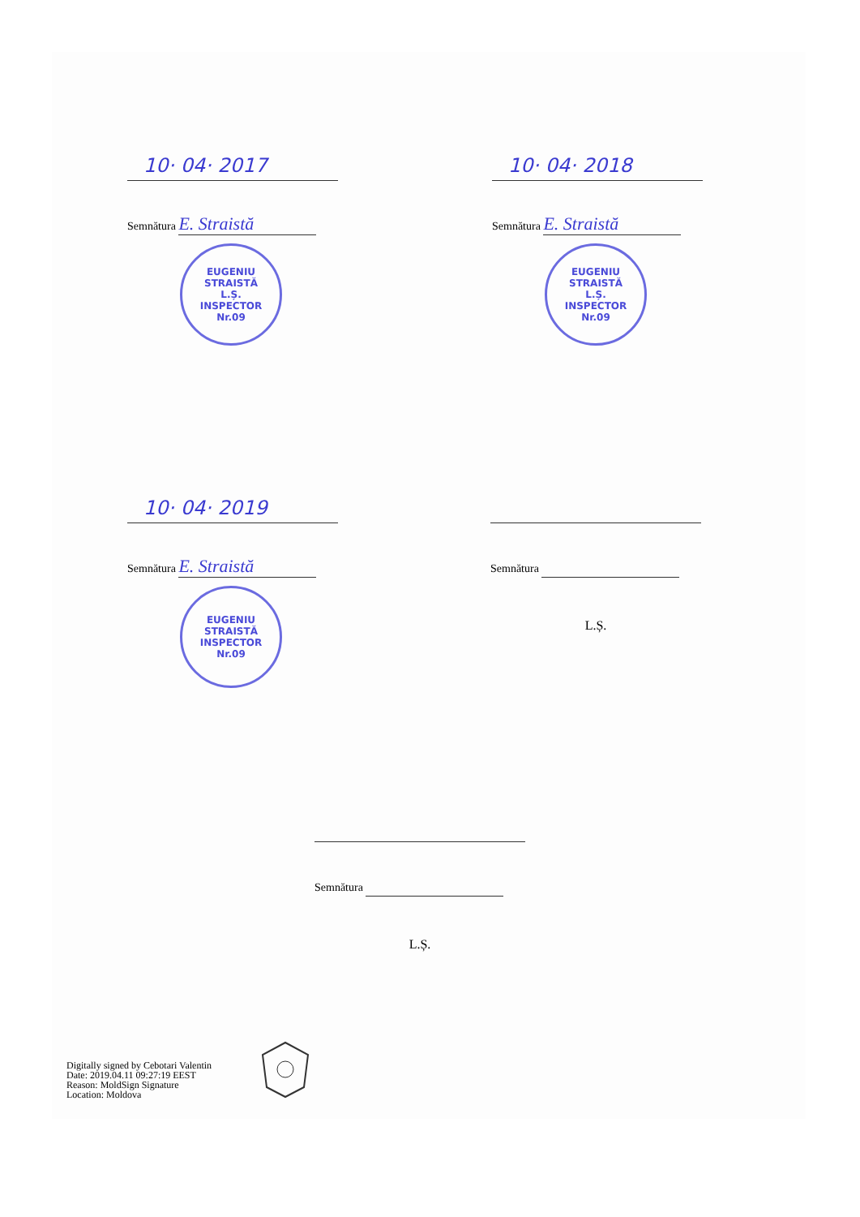10· 04· 2017
Semnătura E. Straistă
EUGENIU
STRAISTĂ
L.Ș.
INSPECTOR
Nr.09
10· 04· 2018
Semnătura E. Straistă
EUGENIU
STRAISTĂ
L.Ș.
INSPECTOR
Nr.09
10· 04· 2019
Semnătura E. Straistă
EUGENIU
STRAISTĂ
INSPECTOR
Nr.09
Semnătura
L.Ș.
Semnătura
L.Ș.
Digitally signed by Cebotari Valentin
Date: 2019.04.11 09:27:19 EEST
Reason: MoldSign Signature
Location: Moldova